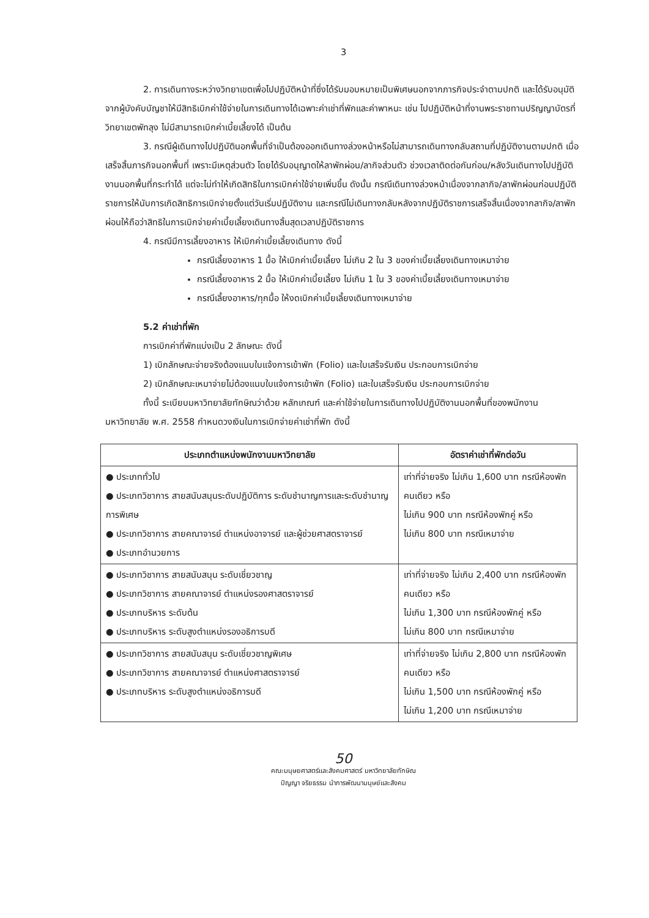3
2. การเดินทางระหว่างวิทยาเขตเพื่อไปปฏิบัติหน้าที่ซึ่งได้รับมอบหมายเป็นพิเศษนอกจากภารกิจประจำตามปกติ และได้รับอนุมัติจากผู้บังคับบัญชาให้มีสิทธิเบิกค่าใช้จ่ายในการเดินทางได้เฉพาะค่าเช่าที่พักและค่าพาหนะ เช่น ไปปฏิบัติหน้าที่งานพระราชทานปริญญาบัตรที่วิทยาเขตพัทลุง ไม่มีสามารถเบิกค่าเบี้ยเลี้ยงได้ เป็นต้น
3. กรณีผู้เดินทางไปปฏิบัตินอกพื้นที่จำเป็นต้องออกเดินทางล่วงหน้าหรือไม่สามารถเดินทางกลับสถานที่ปฏิบัติงานตามปกติ เมื่อเสร็จสิ้นภารกิจนอกพื้นที่ เพราะมีเหตุส่วนตัว โดยได้รับอนุญาตให้ลาพักผ่อน/ลากิจส่วนตัว ช่วงเวลาติดต่อกันก่อน/หลังวันเดินทางไปปฏิบัติงานนอกพื้นที่กระทำได้ แต่จะไม่ทำให้เกิดสิทธิในการเบิกค่าใช้จ่ายเพิ่มขึ้น ดังนั้น กรณีเดินทางล่วงหน้าเนื่องจากลากิจ/ลาพักผ่อนก่อนปฏิบัติราชการให้นับการเกิดสิทธิการเบิกจ่ายตั้งแต่วันเริ่มปฏิบัติงาน และกรณีไม่เดินทางกลับหลังจากปฏิบัติราชการเสร็จสิ้นเนื่องจากลากิจ/ลาพักผ่อนให้ถือว่าสิทธิในการเบิกจ่ายค่าเบี้ยเลี้ยงเดินทางสิ้นสุดเวลาปฏิบัติราชการ
4. กรณีมีการเลี้ยงอาหาร ให้เบิกค่าเบี้ยเลี้ยงเดินทาง ดังนี้
กรณีเลี้ยงอาหาร 1 มื้อ ให้เบิกค่าเบี้ยเลี้ยง ไม่เกิน 2 ใน 3 ของค่าเบี้ยเลี้ยงเดินทางเหมาจ่าย
กรณีเลี้ยงอาหาร 2 มื้อ ให้เบิกค่าเบี้ยเลี้ยง ไม่เกิน 1 ใน 3 ของค่าเบี้ยเลี้ยงเดินทางเหมาจ่าย
กรณีเลี้ยงอาหาร/ทุกมื้อ ให้งดเบิกค่าเบี้ยเลี้ยงเดินทางเหมาจ่าย
5.2 ค่าเช่าที่พัก
การเบิกค่าที่พักแบ่งเป็น 2 ลักษณะ ดังนี้
1) เบิกลักษณะจ่ายจริงต้องแนบใบแจ้งการเข้าพัก (Folio) และใบเสร็จรับเงิน ประกอบการเบิกจ่าย
2) เบิกลักษณะเหมาจ่ายไม่ต้องแนบใบแจ้งการเข้าพัก (Folio) และใบเสร็จรับเงิน ประกอบการเบิกจ่าย
ทั้งนี้ ระเบียบมหาวิทยาลัยทักษิณว่าด้วย หลักเกณฑ์ และค่าใช้จ่ายในการเดินทางไปปฏิบัติงานนอกพื้นที่ของพนักงานมหาวิทยาลัย พ.ศ. 2558 กำหนดวงเงินในการเบิกจ่ายค่าเช่าที่พัก ดังนี้
| ประเภทตำแหน่งพนักงานมหาวิทยาลัย | อัตราค่าเช่าที่พักต่อวัน |
| --- | --- |
| ● ประเภททั่วไป ● ประเภทวิชาการ สายสนับสนุนระดับปฏิบัติการ ระดับชำนาญการและระดับชำนาญการพิเศษ ● ประเภทวิชาการ สายคณาจารย์ ตำแหน่งอาจารย์ และผู้ช่วยศาสตราจารย์ ● ประเภทอำนวยการ | เท่าที่จ่ายจริง ไม่เกิน 1,600 บาท กรณีห้องพักคนเดียว หรือ ไม่เกิน 900 บาท กรณีห้องพักคู่ หรือ ไม่เกิน 800 บาท กรณีเหมาจ่าย |
| ● ประเภทวิชาการ สายสนับสนุน ระดับเชี่ยวชาญ ● ประเภทวิชาการ สายคณาจารย์ ตำแหน่งรองศาสตราจารย์ ● ประเภทบริหาร ระดับต้น ● ประเภทบริหาร ระดับสูงตำแหน่งรองอธิการบดี | เท่าที่จ่ายจริง ไม่เกิน 2,400 บาท กรณีห้องพักคนเดียว หรือ ไม่เกิน 1,300 บาท กรณีห้องพักคู่ หรือ ไม่เกิน 800 บาท กรณีเหมาจ่าย |
| ● ประเภทวิชาการ สายสนับสนุน ระดับเชี่ยวชาญพิเศษ ● ประเภทวิชาการ สายคณาจารย์ ตำแหน่งศาสตราจารย์ ● ประเภทบริหาร ระดับสูงตำแหน่งอธิการบดี | เท่าที่จ่ายจริง ไม่เกิน 2,800 บาท กรณีห้องพักคนเดียว หรือ ไม่เกิน 1,500 บาท กรณีห้องพักคู่ หรือ ไม่เกิน 1,200 บาท กรณีเหมาจ่าย |
50
คณะมนุษยศาสตร์และสังคมศาสตร์ มหาวิทยาลัยทักษิณ
ปัญญา จริยธรรม นำการพัฒนามนุษย์และสังคม